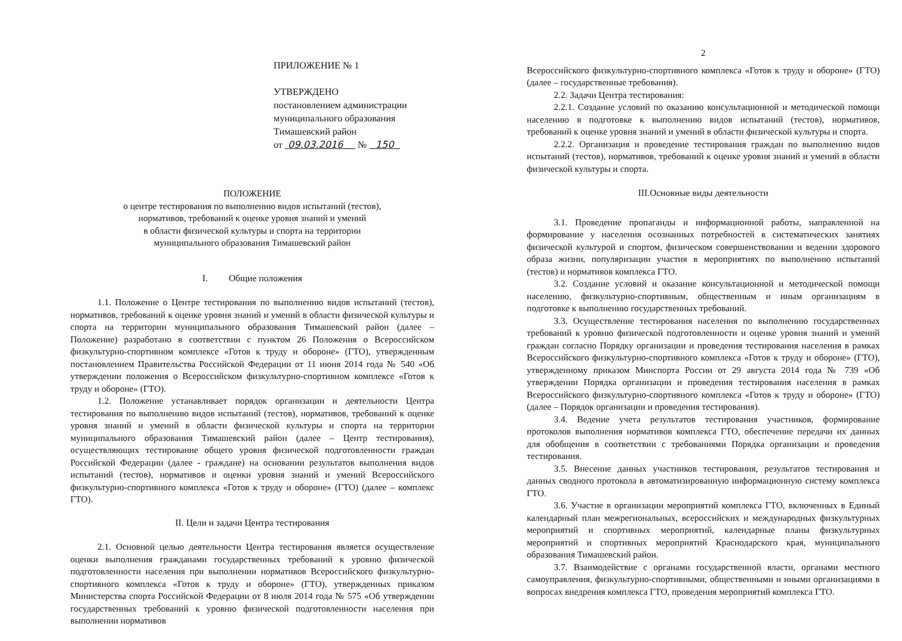ПРИЛОЖЕНИЕ № 1
УТВЕРЖДЕНО
постановлением администрации
муниципального образования
Тимашевский район
от 09.03.2016 № 150
ПОЛОЖЕНИЕ
о центре тестирования по выполнению видов испытаний (тестов),
нормативов, требований к оценке уровня знаний и умений
в области физической культуры и спорта на территории
муниципального образования Тимашевский район
I. Общие положения
1.1. Положение о Центре тестирования по выполнению видов испытаний (тестов), нормативов, требований к оценке уровня знаний и умений в области физической культуры и спорта на территории муниципального образования Тимашевский район (далее – Положение) разработано в соответствии с пунктом 26 Положения о Всероссийском физкультурно-спортивном комплексе «Готов к труду и обороне» (ГТО), утвержденным постановлением Правительства Российской Федерации от 11 июня 2014 года № 540 «Об утверждении положения о Всероссийском физкультурно-спортивном комплексе «Готов к труду и обороне» (ГТО).
1.2. Положение устанавливает порядок организации и деятельности Центра тестирования по выполнению видов испытаний (тестов), нормативов, требований к оценке уровня знаний и умений в области физической культуры и спорта на территории муниципального образования Тимашевский район (далее – Центр тестирования), осуществляющих тестирование общего уровня физической подготовленности граждан Российской Федерации (далее - граждане) на основании результатов выполнения видов испытаний (тестов), нормативов и оценки уровня знаний и умений Всероссийского физкультурно-спортивного комплекса «Готов к труду и обороне» (ГТО) (далее – комплекс ГТО).
II. Цели и задачи Центра тестирования
2.1. Основной целью деятельности Центра тестирования является осуществление оценки выполнения гражданами государственных требований к уровню физической подготовленности населения при выполнении нормативов Всероссийского физкультурно-спортивного комплекса «Готов к труду и обороне» (ГТО), утвержденных приказом Министерства спорта Российской Федерации от 8 июля 2014 года № 575 «Об утверждении государственных требований к уровню физической подготовленности населения при выполнении нормативов
2
Всероссийского физкультурно-спортивного комплекса «Готов к труду и обороне» (ГТО) (далее – государственные требования).
2.2. Задачи Центра тестирования:
2.2.1. Создание условий по оказанию консультационной и методической помощи населению в подготовке к выполнению видов испытаний (тестов), нормативов, требований к оценке уровня знаний и умений в области физической культуры и спорта.
2.2.2. Организация и проведение тестирования граждан по выполнению видов испытаний (тестов), нормативов, требований к оценке уровня знаний и умений в области физической культуры и спорта.
III.Основные виды деятельности
3.1. Проведение пропаганды и информационной работы, направленной на формирование у населения осознанных потребностей в систематических занятиях физической культурой и спортом, физическом совершенствовании и ведении здорового образа жизни, популяризации участия в мероприятиях по выполнению испытаний (тестов) и нормативов комплекса ГТО.
3.2. Создание условий и оказание консультационной и методической помощи населению, физкультурно-спортивным, общественным и иным организациям в подготовке к выполнению государственных требований.
3.3. Осуществление тестирования населения по выполнению государственных требований к уровню физической подготовленности и оценке уровня знаний и умений граждан согласно Порядку организации и проведения тестирования населения в рамках Всероссийского физкультурно-спортивного комплекса «Готов к труду и обороне» (ГТО), утвержденному приказом Минспорта России от 29 августа 2014 года № 739 «Об утверждении Порядка организации и проведения тестирования населения в рамках Всероссийского физкультурно-спортивного комплекса «Готов к труду и обороне» (ГТО) (далее – Порядок организации и проведения тестирования).
3.4. Ведение учета результатов тестирования участников, формирование протоколов выполнения нормативов комплекса ГТО, обеспечение передачи их данных для обобщения в соответствии с требованиями Порядка организации и проведения тестирования.
3.5. Внесение данных участников тестирования, результатов тестирования и данных сводного протокола в автоматизированную информационную систему комплекса ГТО.
3.6. Участие в организации мероприятий комплекса ГТО, включенных в Единый календарный план межрегиональных, всероссийских и международных физкультурных мероприятий и спортивных мероприятий, календарные планы физкультурных мероприятий и спортивных мероприятий Краснодарского края, муниципального образования Тимашевский район.
3.7. Взаимодействие с органами государственной власти, органами местного самоуправления, физкультурно-спортивными, общественными и иными организациями в вопросах внедрения комплекса ГТО, проведения мероприятий комплекса ГТО.